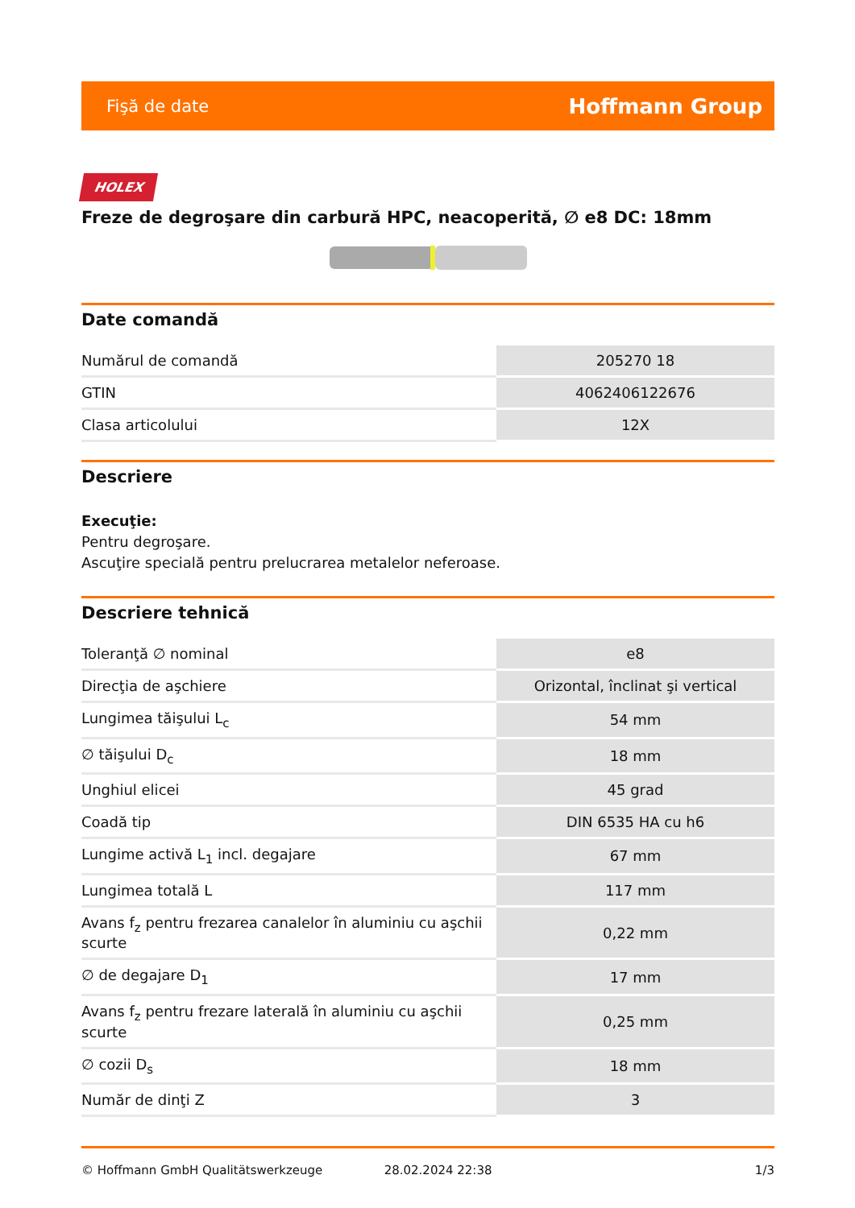Fişă de date Hoffmann Group
HOLEX
Freze de degroşare din carbură HPC, neacoperită, ∅ e8 DC: 18mm
Date comandă
| Numărul de comandă | 205270 18 |
| GTIN | 4062406122676 |
| Clasa articolului | 12X |
Descriere
Execuţie:
Pentru degroşare.
Ascuţire specială pentru prelucrarea metalelor neferoase.
Descriere tehnică
| Toleranţă ∅ nominal | e8 |
| Direcţia de aşchiere | Orizontal, înclinat şi vertical |
| Lungimea tăişului L<sub>c</sub> | 54 mm |
| ∅ tăişului D<sub>c</sub> | 18 mm |
| Unghiul elicei | 45 grad |
| Coadă tip | DIN 6535 HA cu h6 |
| Lungime activă L<sub>1</sub> incl. degajare | 67 mm |
| Lungimea totală L | 117 mm |
| Avans f<sub>z</sub> pentru frezarea canalelor în aluminiu cu aşchii scurte | 0,22 mm |
| ∅ de degajare D<sub>1</sub> | 17 mm |
| Avans f<sub>z</sub> pentru frezare laterală în aluminiu cu aşchii scurte | 0,25 mm |
| ∅ cozii D<sub>s</sub> | 18 mm |
| Număr de dinţi Z | 3 |
© Hoffmann GmbH Qualitätswerkzeuge 28.02.2024 22:38 1/3